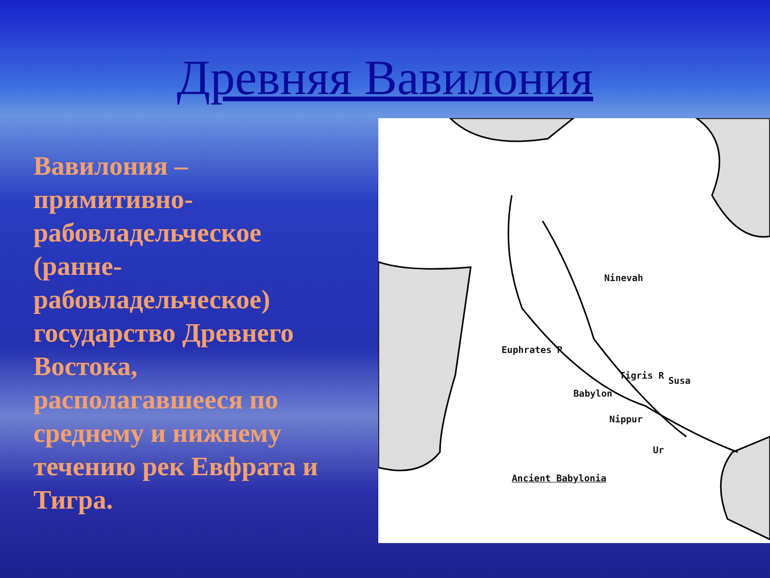Древняя Вавилония
Вавилония – примитивно-рабовладельческое (ранне-рабовладельческое) государство Древнего Востока, располагавшееся по среднему и нижнему течению рек Евфрата и Тигра.
Ninevah
Euphrates R
Tigris R Susa
Babylon
Nippur
Ur
Ancient Babylonia